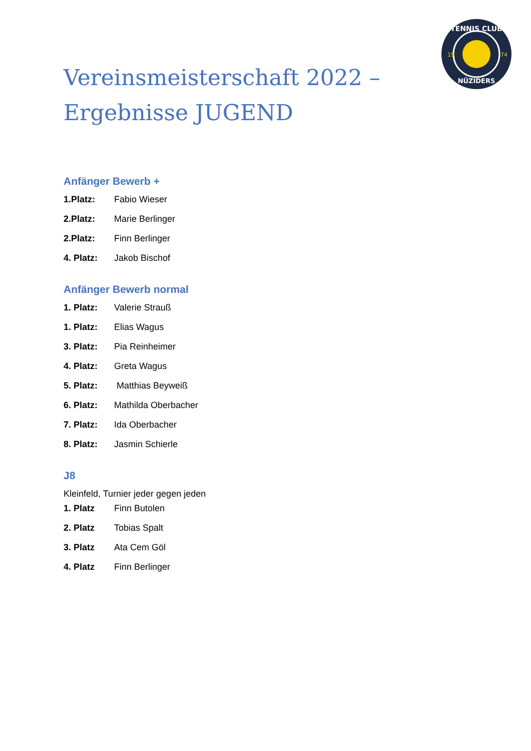TENNIS CLUB
NÜZIDERS
19
74
Vereinsmeisterschaft 2022 –
Ergebnisse JUGEND
Anfänger Bewerb +
1.Platz: Fabio Wieser
2.Platz: Marie Berlinger
2.Platz: Finn Berlinger
4. Platz: Jakob Bischof
Anfänger Bewerb normal
1. Platz: Valerie Strauß
1. Platz: Elias Wagus
3. Platz: Pia Reinheimer
4. Platz: Greta Wagus
5. Platz: Matthias Beyweiß
6. Platz: Mathilda Oberbacher
7. Platz: Ida Oberbacher
8. Platz: Jasmin Schierle
J8
Kleinfeld, Turnier jeder gegen jeden
1. Platz Finn Butolen
2. Platz Tobias Spalt
3. Platz Ata Cem Göl
4. Platz Finn Berlinger